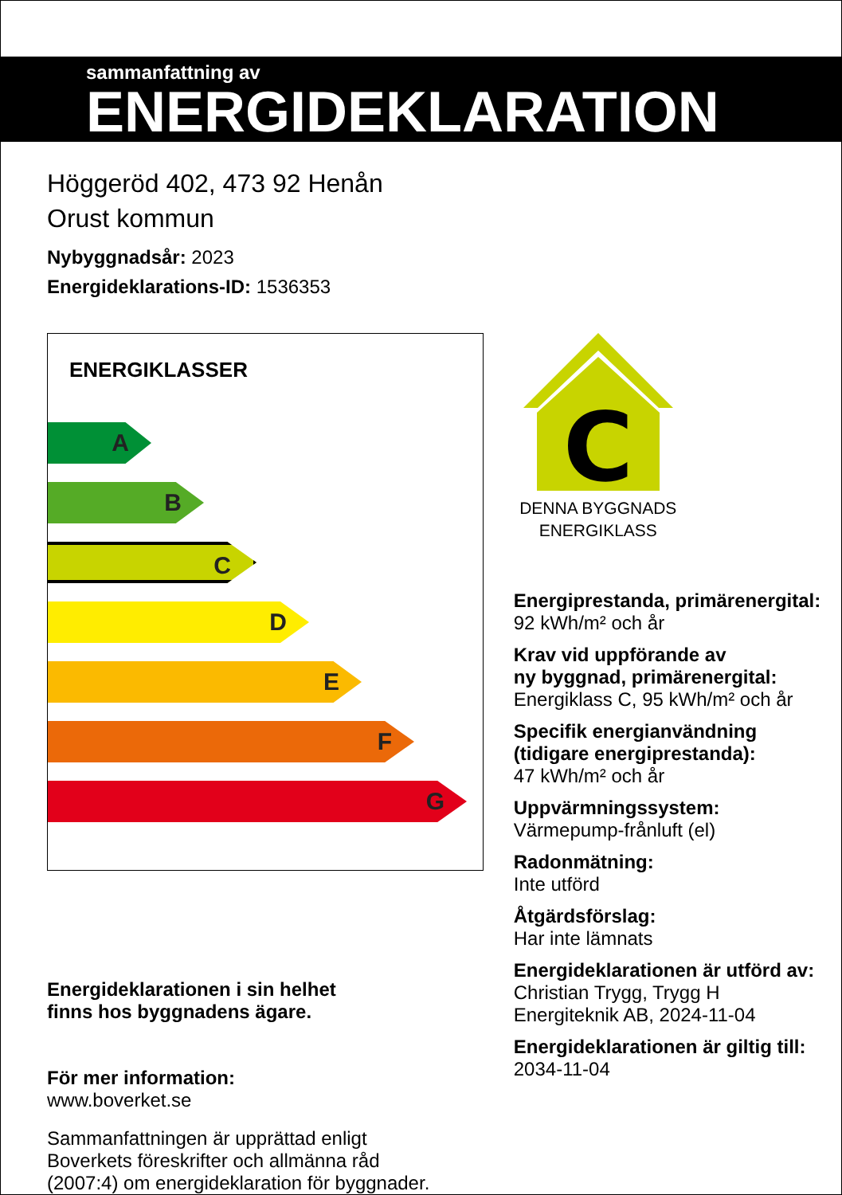sammanfattning av
ENERGIDEKLARATION
Höggeröd 402, 473 92 Henån
Orust kommun
Nybyggnadsår: 2023
Energideklarations-ID: 1536353
ENERGIKLASSER
A
B
C
D
E
F
G
Energideklarationen i sin helhet
finns hos byggnadens ägare.
För mer information:
www.boverket.se
Sammanfattningen är upprättad enligt
Boverkets föreskrifter och allmänna råd
(2007:4) om energideklaration för byggnader.
C
DENNA BYGGNADS
ENERGIKLASS
Energiprestanda, primärenergital:
92 kWh/m² och år
Krav vid uppförande av
ny byggnad, primärenergital:
Energiklass C, 95 kWh/m² och år
Specifik energianvändning
(tidigare energiprestanda):
47 kWh/m² och år
Uppvärmningssystem:
Värmepump-frånluft (el)
Radonmätning:
Inte utförd
Åtgärdsförslag:
Har inte lämnats
Energideklarationen är utförd av:
Christian Trygg, Trygg H
Energiteknik AB, 2024-11-04
Energideklarationen är giltig till:
2034-11-04